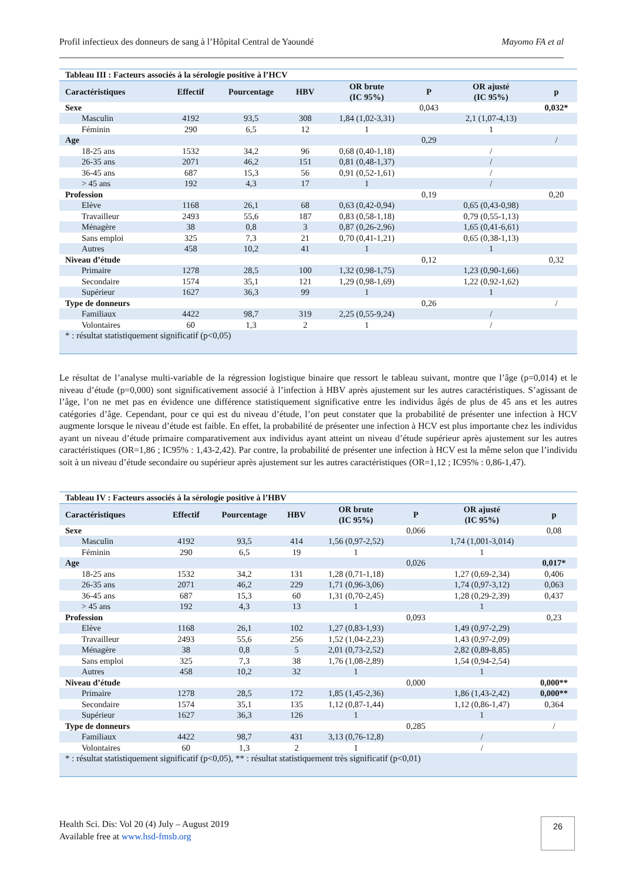Profil infectieux des donneurs de sang à l’Hôpital Central de Yaoundé Mayomo FA et al
| Tableau III : Facteurs associés à la sérologie positive à l’HCV | | | | | | | |
| Caractéristiques | Effectif | Pourcentage | HBV | OR brute (IC 95%) | P | OR ajusté (IC 95%) | p |
| Sexe | | | | | 0,043 | | 0,032* |
| Masculin | 4192 | 93,5 | 308 | 1,84 (1,02-3,31) | | 2,1 (1,07-4,13) | |
| Féminin | 290 | 6,5 | 12 | 1 | | 1 | |
| Age | | | | | 0,29 | | / |
| 18-25 ans | 1532 | 34,2 | 96 | 0,68 (0,40-1,18) | | / | |
| 26-35 ans | 2071 | 46,2 | 151 | 0,81 (0,48-1,37) | | / | |
| 36-45 ans | 687 | 15,3 | 56 | 0,91 (0,52-1,61) | | / | |
| > 45 ans | 192 | 4,3 | 17 | 1 | | / | |
| Profession | | | | | 0,19 | | 0,20 |
| Elève | 1168 | 26,1 | 68 | 0,63 (0,42-0,94) | | 0,65 (0,43-0,98) | |
| Travailleur | 2493 | 55,6 | 187 | 0,83 (0,58-1,18) | | 0,79 (0,55-1,13) | |
| Ménagère | 38 | 0,8 | 3 | 0,87 (0,26-2,96) | | 1,65 (0,41-6,61) | |
| Sans emploi | 325 | 7,3 | 21 | 0,70 (0,41-1,21) | | 0,65 (0,38-1,13) | |
| Autres | 458 | 10,2 | 41 | 1 | | 1 | |
| Niveau d’étude | | | | | 0,12 | | 0,32 |
| Primaire | 1278 | 28,5 | 100 | 1,32 (0,98-1,75) | | 1,23 (0,90-1,66) | |
| Secondaire | 1574 | 35,1 | 121 | 1,29 (0,98-1,69) | | 1,22 (0,92-1,62) | |
| Supérieur | 1627 | 36,3 | 99 | 1 | | 1 | |
| Type de donneurs | | | | | 0,26 | | / |
| Familiaux | 4422 | 98,7 | 319 | 2,25 (0,55-9,24) | | / | |
| Volontaires | 60 | 1,3 | 2 | 1 | | / | |
| * : résultat statistiquement significatif (p<0,05) | | | | | | | |
Le résultat de l’analyse multi-variable de la régression logistique binaire que ressort le tableau suivant, montre que l’âge (p=0,014) et le niveau d’étude (p=0,000) sont significativement associé à l’infection à HBV après ajustement sur les autres caractéristiques. S’agissant de l’âge, l’on ne met pas en évidence une différence statistiquement significative entre les individus âgés de plus de 45 ans et les autres catégories d’âge. Cependant, pour ce qui est du niveau d’étude, l’on peut constater que la probabilité de présenter une infection à HCV augmente lorsque le niveau d’étude est faible. En effet, la probabilité de présenter une infection à HCV est plus importante chez les individus ayant un niveau d’étude primaire comparativement aux individus ayant atteint un niveau d’étude supérieur après ajustement sur les autres caractéristiques (OR=1,86 ; IC95% : 1,43-2,42). Par contre, la probabilité de présenter une infection à HCV est la même selon que l’individu soit à un niveau d’étude secondaire ou supérieur après ajustement sur les autres caractéristiques (OR=1,12 ; IC95% : 0,86-1,47).
| Tableau IV : Facteurs associés à la sérologie positive à l’HBV | | | | | | | |
| Caractéristiques | Effectif | Pourcentage | HBV | OR brute (IC 95%) | P | OR ajusté (IC 95%) | p |
| Sexe | | | | | 0,066 | | 0,08 |
| Masculin | 4192 | 93,5 | 414 | 1,56 (0,97-2,52) | | 1,74 (1,001-3,014) | |
| Féminin | 290 | 6,5 | 19 | 1 | | 1 | |
| Age | | | | | 0,026 | | 0,017* |
| 18-25 ans | 1532 | 34,2 | 131 | 1,28 (0,71-1,18) | | 1,27 (0,69-2,34) | 0,406 |
| 26-35 ans | 2071 | 46,2 | 229 | 1,71 (0,96-3,06) | | 1,74 (0,97-3,12) | 0,063 |
| 36-45 ans | 687 | 15,3 | 60 | 1,31 (0,70-2,45) | | 1,28 (0,29-2,39) | 0,437 |
| > 45 ans | 192 | 4,3 | 13 | 1 | | 1 | |
| Profession | | | | | 0,093 | | 0,23 |
| Elève | 1168 | 26,1 | 102 | 1,27 (0,83-1,93) | | 1,49 (0,97-2,29) | |
| Travailleur | 2493 | 55,6 | 256 | 1,52 (1,04-2,23) | | 1,43 (0,97-2,09) | |
| Ménagère | 38 | 0,8 | 5 | 2,01 (0,73-2,52) | | 2,82 (0,89-8,85) | |
| Sans emploi | 325 | 7,3 | 38 | 1,76 (1,08-2,89) | | 1,54 (0,94-2,54) | |
| Autres | 458 | 10,2 | 32 | 1 | | 1 | |
| Niveau d’étude | | | | | 0,000 | | 0,000** |
| Primaire | 1278 | 28,5 | 172 | 1,85 (1,45-2,36) | | 1,86 (1,43-2,42) | 0,000** |
| Secondaire | 1574 | 35,1 | 135 | 1,12 (0,87-1,44) | | 1,12 (0,86-1,47) | 0,364 |
| Supérieur | 1627 | 36,3 | 126 | 1 | | 1 | |
| Type de donneurs | | | | | 0,285 | | / |
| Familiaux | 4422 | 98,7 | 431 | 3,13 (0,76-12,8) | | / | |
| Volontaires | 60 | 1,3 | 2 | 1 | | / | |
| * : résultat statistiquement significatif (p<0,05), ** : résultat statistiquement très significatif (p<0,01) | | | | | | | |
Health Sci. Dis: Vol 20 (4) July – August 2019
Available free at www.hsd-fmsb.org
26